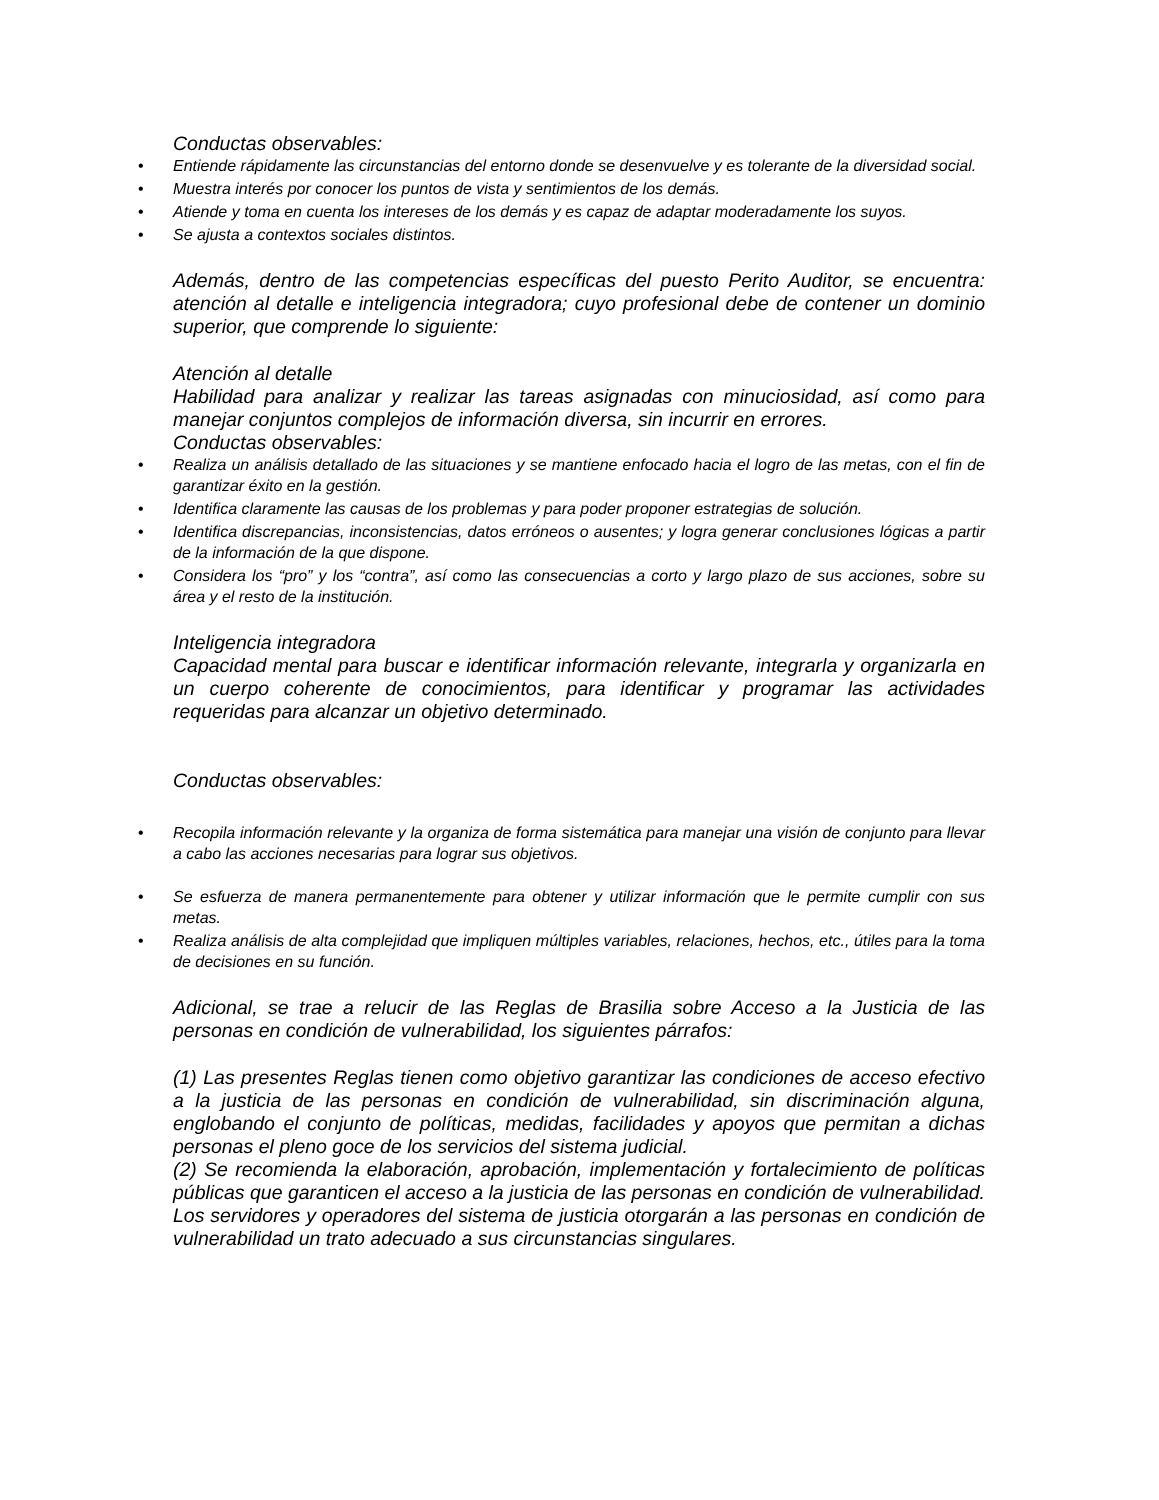Conductas observables:
Entiende rápidamente las circunstancias del entorno donde se desenvuelve y es tolerante de la diversidad social.
Muestra interés por conocer los puntos de vista y sentimientos de los demás.
Atiende y toma en cuenta los intereses de los demás y es capaz de adaptar moderadamente los suyos.
Se ajusta a contextos sociales distintos.
Además, dentro de las competencias específicas del puesto Perito Auditor, se encuentra: atención al detalle e inteligencia integradora; cuyo profesional debe de contener un dominio superior, que comprende lo siguiente:
Atención al detalle
Habilidad para analizar y realizar las tareas asignadas con minuciosidad, así como para manejar conjuntos complejos de información diversa, sin incurrir en errores.
Conductas observables:
Realiza un análisis detallado de las situaciones y se mantiene enfocado hacia el logro de las metas, con el fin de garantizar éxito en la gestión.
Identifica claramente las causas de los problemas y para poder proponer estrategias de solución.
Identifica discrepancias, inconsistencias, datos erróneos o ausentes; y logra generar conclusiones lógicas a partir de la información de la que dispone.
Considera los “pro” y los “contra”, así como las consecuencias a corto y largo plazo de sus acciones, sobre su área y el resto de la institución.
Inteligencia integradora
Capacidad mental para buscar e identificar información relevante, integrarla y organizarla en un cuerpo coherente de conocimientos, para identificar y programar las actividades requeridas para alcanzar un objetivo determinado.
Conductas observables:
Recopila información relevante y la organiza de forma sistemática para manejar una visión de conjunto para llevar a cabo las acciones necesarias para lograr sus objetivos.
Se esfuerza de manera permanentemente para obtener y utilizar información que le permite cumplir con sus metas.
Realiza análisis de alta complejidad que impliquen múltiples variables, relaciones, hechos, etc., útiles para la toma de decisiones en su función.
Adicional, se trae a relucir de las Reglas de Brasilia sobre Acceso a la Justicia de las personas en condición de vulnerabilidad, los siguientes párrafos:
(1) Las presentes Reglas tienen como objetivo garantizar las condiciones de acceso efectivo a la justicia de las personas en condición de vulnerabilidad, sin discriminación alguna, englobando el conjunto de políticas, medidas, facilidades y apoyos que permitan a dichas personas el pleno goce de los servicios del sistema judicial.
(2) Se recomienda la elaboración, aprobación, implementación y fortalecimiento de políticas públicas que garanticen el acceso a la justicia de las personas en condición de vulnerabilidad. Los servidores y operadores del sistema de justicia otorgarán a las personas en condición de vulnerabilidad un trato adecuado a sus circunstancias singulares.